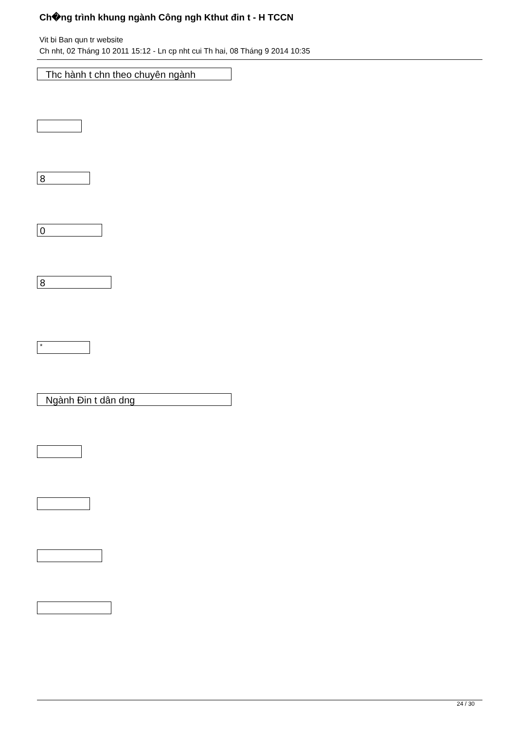Ch�ng trình khung ngành Công ngh Kthut đin t - H TCCN
Vit bi Ban qun tr website
Ch nht, 02 Tháng 10 2011 15:12 - Ln cp nht cui Th hai, 08 Tháng 9 2014 10:35
Thc hành t chn theo chuyên ngành
8
0
8
*
Ngành Đin t dân dng
24 / 30